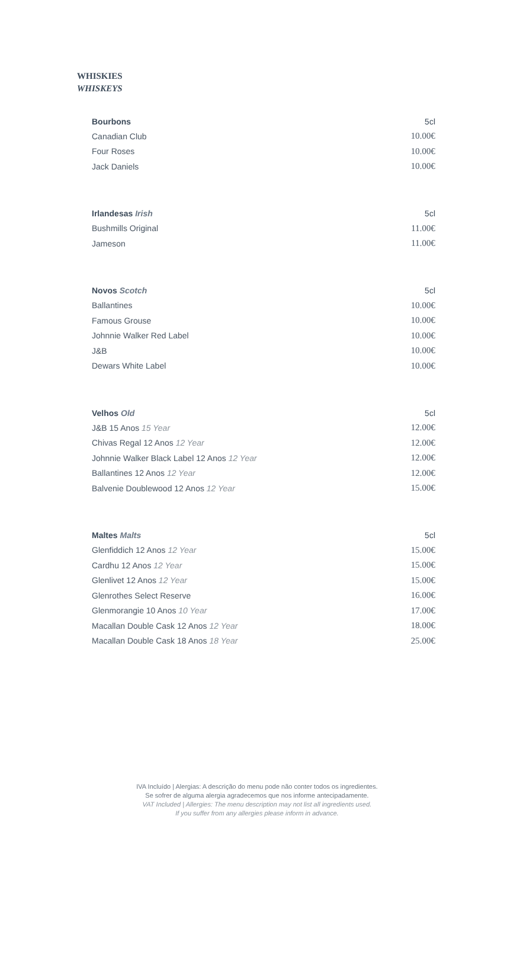WHISKIES
WHISKEYS
| Bourbons | 5cl |
| --- | --- |
| Canadian Club | 10.00€ |
| Four Roses | 10.00€ |
| Jack Daniels | 10.00€ |
| Irlandesas Irish | 5cl |
| --- | --- |
| Bushmills Original | 11.00€ |
| Jameson | 11.00€ |
| Novos Scotch | 5cl |
| --- | --- |
| Ballantines | 10.00€ |
| Famous Grouse | 10.00€ |
| Johnnie Walker Red Label | 10.00€ |
| J&B | 10.00€ |
| Dewars White Label | 10.00€ |
| Velhos Old | 5cl |
| --- | --- |
| J&B 15 Anos 15 Year | 12.00€ |
| Chivas Regal 12 Anos 12 Year | 12.00€ |
| Johnnie Walker Black Label 12 Anos 12 Year | 12.00€ |
| Ballantines 12 Anos 12 Year | 12.00€ |
| Balvenie Doublewood 12 Anos 12 Year | 15.00€ |
| Maltes Malts | 5cl |
| --- | --- |
| Glenfiddich 12 Anos 12 Year | 15.00€ |
| Cardhu 12 Anos 12 Year | 15.00€ |
| Glenlivet 12 Anos 12 Year | 15.00€ |
| Glenrothes Select Reserve | 16.00€ |
| Glenmorangie 10 Anos 10 Year | 17.00€ |
| Macallan Double Cask 12 Anos 12 Year | 18.00€ |
| Macallan Double Cask 18 Anos 18 Year | 25.00€ |
IVA Incluído | Alergias: A descrição do menu pode não conter todos os ingredientes.
Se sofrer de alguma alergia agradecemos que nos informe antecipadamente.
VAT Included | Allergies: The menu description may not list all ingredients used.
If you suffer from any allergies please inform in advance.